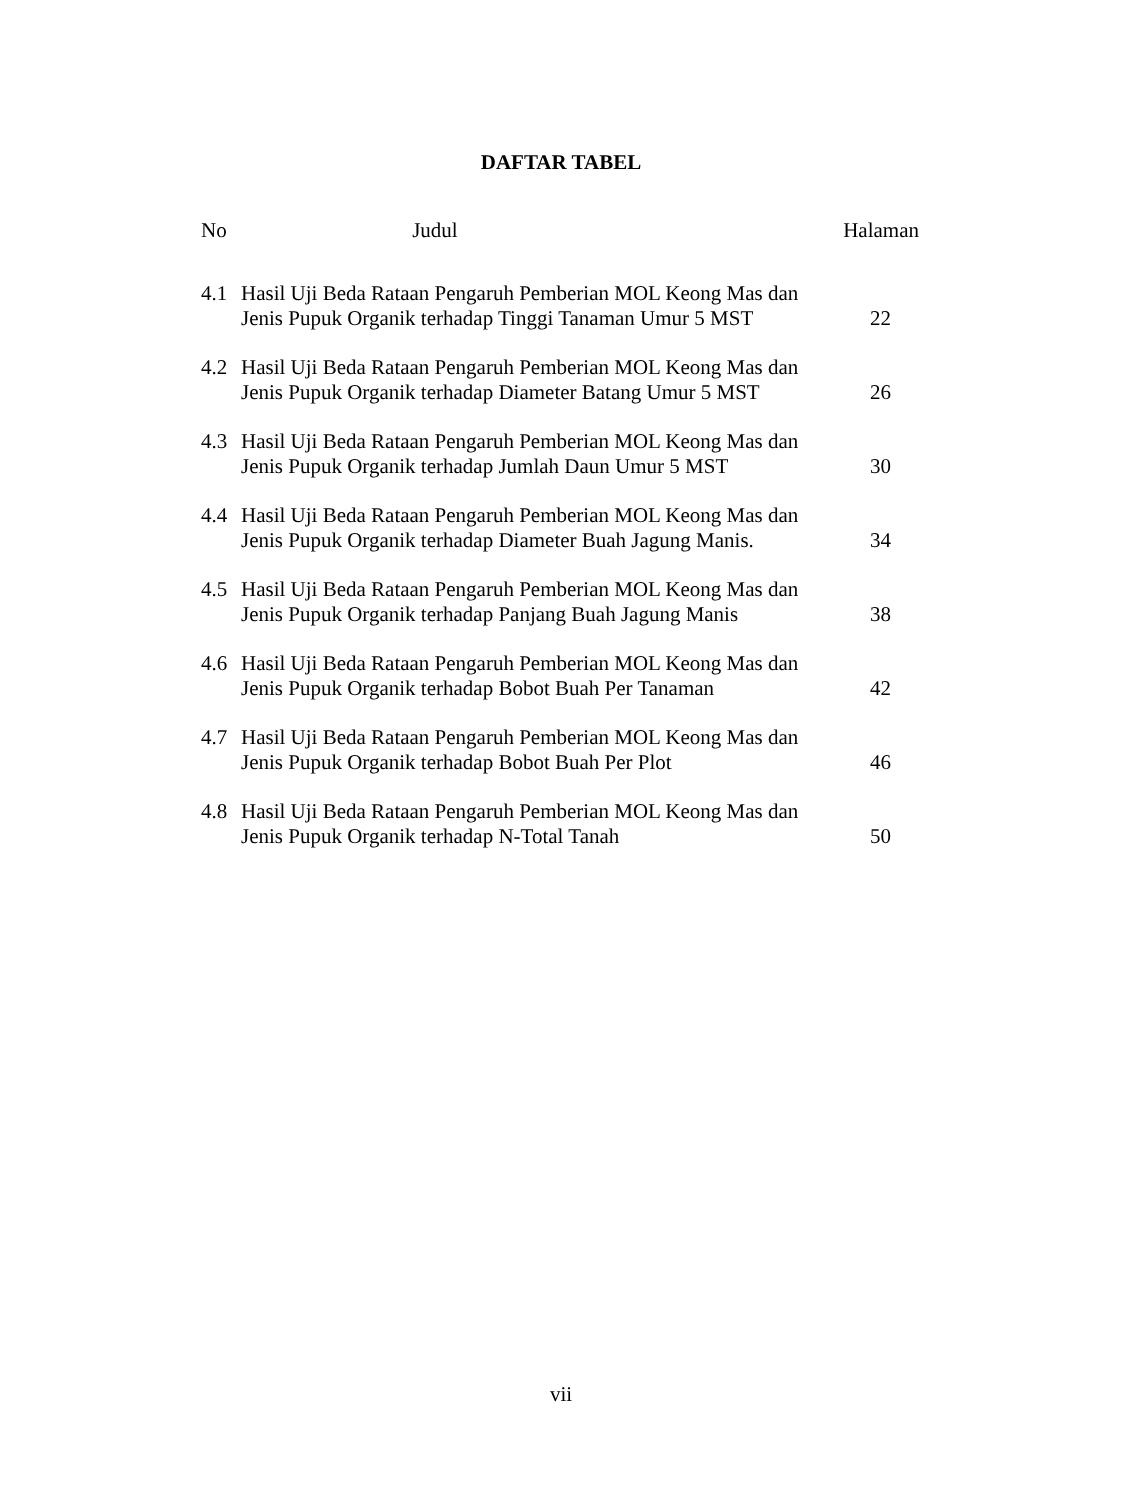DAFTAR TABEL
No Judul Halaman
| 4.1 | Hasil Uji Beda Rataan Pengaruh Pemberian MOL Keong Mas dan Jenis Pupuk Organik terhadap Tinggi Tanaman Umur 5 MST | 22 |
| 4.2 | Hasil Uji Beda Rataan Pengaruh Pemberian MOL Keong Mas dan Jenis Pupuk Organik terhadap Diameter Batang Umur 5 MST | 26 |
| 4.3 | Hasil Uji Beda Rataan Pengaruh Pemberian MOL Keong Mas dan Jenis Pupuk Organik terhadap Jumlah Daun Umur 5 MST | 30 |
| 4.4 | Hasil Uji Beda Rataan Pengaruh Pemberian MOL Keong Mas dan Jenis Pupuk Organik terhadap Diameter Buah Jagung Manis. | 34 |
| 4.5 | Hasil Uji Beda Rataan Pengaruh Pemberian MOL Keong Mas dan Jenis Pupuk Organik terhadap Panjang Buah Jagung Manis | 38 |
| 4.6 | Hasil Uji Beda Rataan Pengaruh Pemberian MOL Keong Mas dan Jenis Pupuk Organik terhadap Bobot Buah Per Tanaman | 42 |
| 4.7 | Hasil Uji Beda Rataan Pengaruh Pemberian MOL Keong Mas dan Jenis Pupuk Organik terhadap Bobot Buah Per Plot | 46 |
| 4.8 | Hasil Uji Beda Rataan Pengaruh Pemberian MOL Keong Mas dan Jenis Pupuk Organik terhadap N-Total Tanah | 50 |
vii